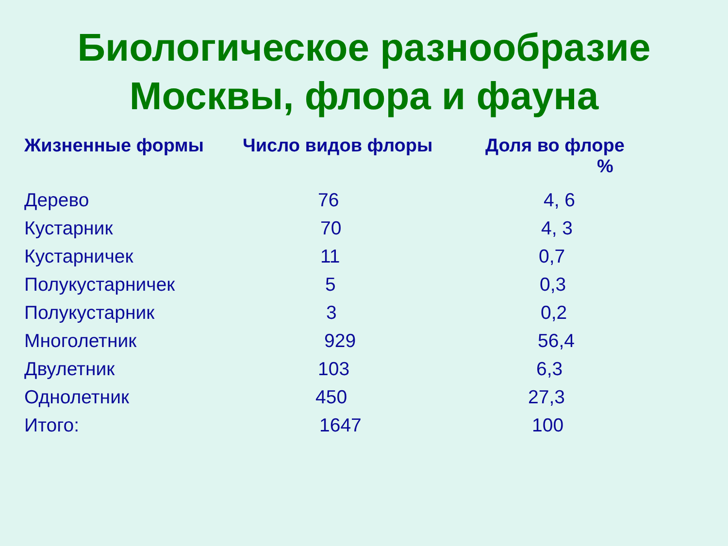Биологическое разнообразие
Москвы, флора и фауна
| Жизненные формы | Число видов флоры | Доля во флоре % |
| --- | --- | --- |
| Дерево | 76 | 4, 6 |
| Кустарник | 70 | 4, 3 |
| Кустарничек | 11 | 0,7 |
| Полукустарничек | 5 | 0,3 |
| Полукустарник | 3 | 0,2 |
| Многолетник | 929 | 56,4 |
| Двулетник | 103 | 6,3 |
| Однолетник | 450 | 27,3 |
| Итого: | 1647 | 100 |